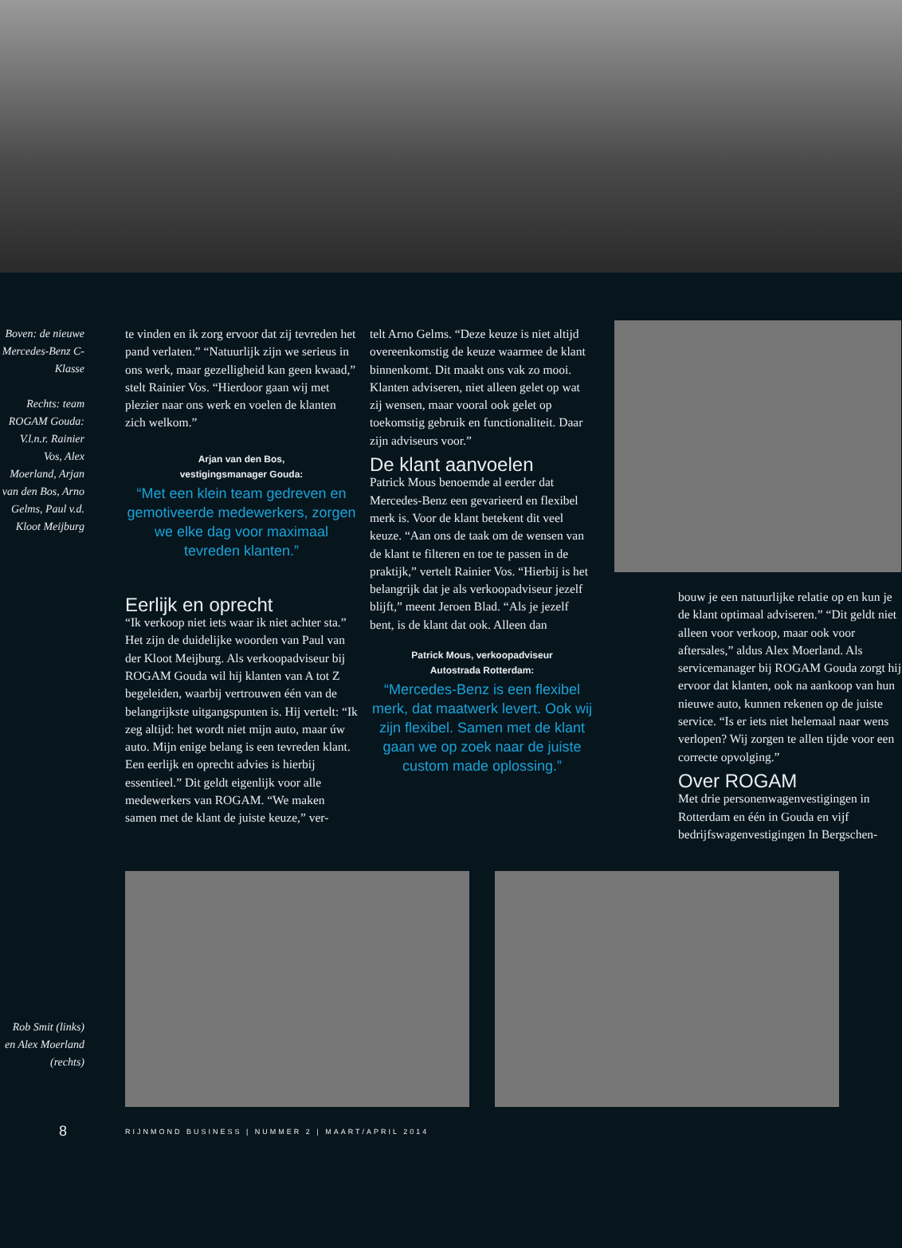Boven: de nieuwe Mercedes-Benz C-Klasse
Rechts: team ROGAM Gouda: V.l.n.r. Rainier Vos, Alex Moerland, Arjan van den Bos, Arno Gelms, Paul v.d. Kloot Meijburg
te vinden en ik zorg ervoor dat zij tevreden het pand verlaten.” “Natuurlijk zijn we serieus in ons werk, maar gezelligheid kan geen kwaad,” stelt Rainier Vos. “Hierdoor gaan wij met plezier naar ons werk en voelen de klanten zich welkom.”
Arjan van den Bos,
vestigingsmanager Gouda:
“Met een klein team gedreven en gemotiveerde medewerkers, zorgen we elke dag voor maximaal tevreden klanten.”
Eerlijk en oprecht
“Ik verkoop niet iets waar ik niet achter sta.” Het zijn de duidelijke woorden van Paul van der Kloot Meijburg. Als verkoopadviseur bij ROGAM Gouda wil hij klanten van A tot Z begeleiden, waarbij vertrouwen één van de belangrijkste uitgangspunten is. Hij vertelt: “Ik zeg altijd: het wordt niet mijn auto, maar úw auto. Mijn enige belang is een tevreden klant. Een eerlijk en oprecht advies is hierbij essentieel.” Dit geldt eigenlijk voor alle medewerkers van ROGAM. “We maken samen met de klant de juiste keuze,” ver-
telt Arno Gelms. “Deze keuze is niet altijd overeenkomstig de keuze waarmee de klant binnenkomt. Dit maakt ons vak zo mooi. Klanten adviseren, niet alleen gelet op wat zij wensen, maar vooral ook gelet op toekomstig gebruik en functionaliteit. Daar zijn adviseurs voor.”
De klant aanvoelen
Patrick Mous benoemde al eerder dat Mercedes-Benz een gevarieerd en flexibel merk is. Voor de klant betekent dit veel keuze. “Aan ons de taak om de wensen van de klant te filteren en toe te passen in de praktijk,” vertelt Rainier Vos. “Hierbij is het belangrijk dat je als verkoopadviseur jezelf blijft,” meent Jeroen Blad. “Als je jezelf bent, is de klant dat ook. Alleen dan
Patrick Mous, verkoopadviseur
Autostrada Rotterdam:
“Mercedes-Benz is een flexibel merk, dat maatwerk levert. Ook wij zijn flexibel. Samen met de klant gaan we op zoek naar de juiste custom made oplossing.”
bouw je een natuurlijke relatie op en kun je de klant optimaal adviseren.” “Dit geldt niet alleen voor verkoop, maar ook voor aftersales,” aldus Alex Moerland. Als servicemanager bij ROGAM Gouda zorgt hij ervoor dat klanten, ook na aankoop van hun nieuwe auto, kunnen rekenen op de juiste service. “Is er iets niet helemaal naar wens verlopen? Wij zorgen te allen tijde voor een correcte opvolging.”
Over ROGAM
Met drie personenwagenvestigingen in Rotterdam en één in Gouda en vijf bedrijfswagenvestigingen In Bergschen-
Rob Smit (links) en Alex Moerland (rechts)
8 RIJNMOND BUSINESS | NUMMER 2 | MAART/APRIL 2014